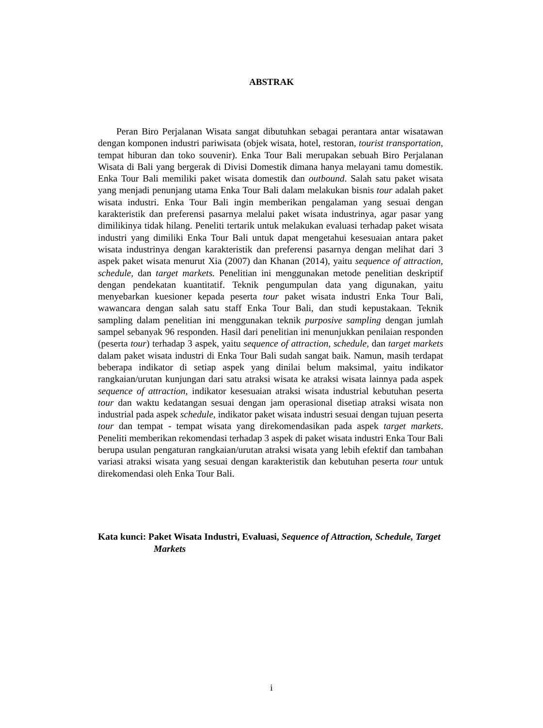ABSTRAK
Peran Biro Perjalanan Wisata sangat dibutuhkan sebagai perantara antar wisatawan dengan komponen industri pariwisata (objek wisata, hotel, restoran, tourist transportation, tempat hiburan dan toko souvenir). Enka Tour Bali merupakan sebuah Biro Perjalanan Wisata di Bali yang bergerak di Divisi Domestik dimana hanya melayani tamu domestik. Enka Tour Bali memiliki paket wisata domestik dan outbound. Salah satu paket wisata yang menjadi penunjang utama Enka Tour Bali dalam melakukan bisnis tour adalah paket wisata industri. Enka Tour Bali ingin memberikan pengalaman yang sesuai dengan karakteristik dan preferensi pasarnya melalui paket wisata industrinya, agar pasar yang dimilikinya tidak hilang. Peneliti tertarik untuk melakukan evaluasi terhadap paket wisata industri yang dimiliki Enka Tour Bali untuk dapat mengetahui kesesuaian antara paket wisata industrinya dengan karakteristik dan preferensi pasarnya dengan melihat dari 3 aspek paket wisata menurut Xia (2007) dan Khanan (2014), yaitu sequence of attraction, schedule, dan target markets. Penelitian ini menggunakan metode penelitian deskriptif dengan pendekatan kuantitatif. Teknik pengumpulan data yang digunakan, yaitu menyebarkan kuesioner kepada peserta tour paket wisata industri Enka Tour Bali, wawancara dengan salah satu staff Enka Tour Bali, dan studi kepustakaan. Teknik sampling dalam penelitian ini menggunakan teknik purposive sampling dengan jumlah sampel sebanyak 96 responden. Hasil dari penelitian ini menunjukkan penilaian responden (peserta tour) terhadap 3 aspek, yaitu sequence of attraction, schedule, dan target markets dalam paket wisata industri di Enka Tour Bali sudah sangat baik. Namun, masih terdapat beberapa indikator di setiap aspek yang dinilai belum maksimal, yaitu indikator rangkaian/urutan kunjungan dari satu atraksi wisata ke atraksi wisata lainnya pada aspek sequence of attraction, indikator kesesuaian atraksi wisata industrial kebutuhan peserta tour dan waktu kedatangan sesuai dengan jam operasional disetiap atraksi wisata non industrial pada aspek schedule, indikator paket wisata industri sesuai dengan tujuan peserta tour dan tempat - tempat wisata yang direkomendasikan pada aspek target markets. Peneliti memberikan rekomendasi terhadap 3 aspek di paket wisata industri Enka Tour Bali berupa usulan pengaturan rangkaian/urutan atraksi wisata yang lebih efektif dan tambahan variasi atraksi wisata yang sesuai dengan karakteristik dan kebutuhan peserta tour untuk direkomendasi oleh Enka Tour Bali.
Kata kunci: Paket Wisata Industri, Evaluasi, Sequence of Attraction, Schedule, Target Markets
i